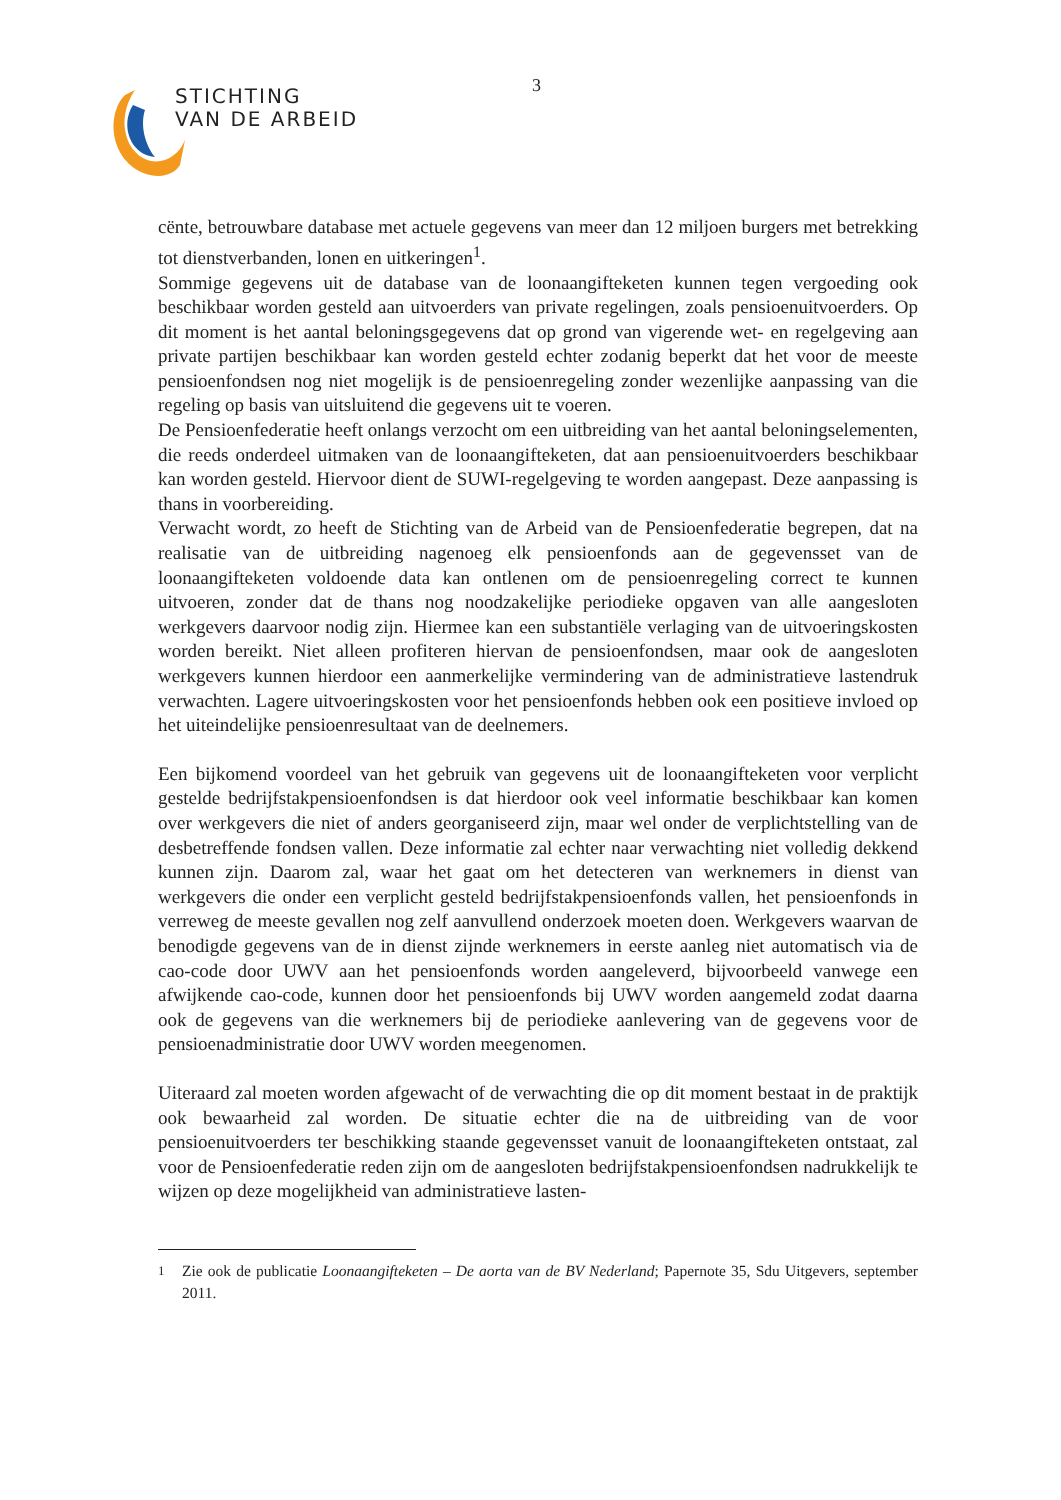STICHTING
VAN DE ARBEID
3
cënte, betrouwbare database met actuele gegevens van meer dan 12 miljoen burgers met betrekking tot dienstverbanden, lonen en uitkeringen<sup>1</sup>.
Sommige gegevens uit de database van de loonaangifteketen kunnen tegen vergoeding ook beschikbaar worden gesteld aan uitvoerders van private regelingen, zoals pensioenuitvoerders. Op dit moment is het aantal beloningsgegevens dat op grond van vigerende wet- en regelgeving aan private partijen beschikbaar kan worden gesteld echter zodanig beperkt dat het voor de meeste pensioenfondsen nog niet mogelijk is de pensioenregeling zonder wezenlijke aanpassing van die regeling op basis van uitsluitend die gegevens uit te voeren.
De Pensioenfederatie heeft onlangs verzocht om een uitbreiding van het aantal beloningselementen, die reeds onderdeel uitmaken van de loonaangifteketen, dat aan pensioenuitvoerders beschikbaar kan worden gesteld. Hiervoor dient de SUWI-regelgeving te worden aangepast. Deze aanpassing is thans in voorbereiding.
Verwacht wordt, zo heeft de Stichting van de Arbeid van de Pensioenfederatie begrepen, dat na realisatie van de uitbreiding nagenoeg elk pensioenfonds aan de gegevensset van de loonaangifteketen voldoende data kan ontlenen om de pensioenregeling correct te kunnen uitvoeren, zonder dat de thans nog noodzakelijke periodieke opgaven van alle aangesloten werkgevers daarvoor nodig zijn. Hiermee kan een substantiële verlaging van de uitvoeringskosten worden bereikt. Niet alleen profiteren hiervan de pensioenfondsen, maar ook de aangesloten werkgevers kunnen hierdoor een aanmerkelijke vermindering van de administratieve lastendruk verwachten. Lagere uitvoeringskosten voor het pensioenfonds hebben ook een positieve invloed op het uiteindelijke pensioenresultaat van de deelnemers.
Een bijkomend voordeel van het gebruik van gegevens uit de loonaangifteketen voor verplicht gestelde bedrijfstakpensioenfondsen is dat hierdoor ook veel informatie beschikbaar kan komen over werkgevers die niet of anders georganiseerd zijn, maar wel onder de verplichtstelling van de desbetreffende fondsen vallen. Deze informatie zal echter naar verwachting niet volledig dekkend kunnen zijn. Daarom zal, waar het gaat om het detecteren van werknemers in dienst van werkgevers die onder een verplicht gesteld bedrijfstakpensioenfonds vallen, het pensioenfonds in verreweg de meeste gevallen nog zelf aanvullend onderzoek moeten doen. Werkgevers waarvan de benodigde gegevens van de in dienst zijnde werknemers in eerste aanleg niet automatisch via de cao-code door UWV aan het pensioenfonds worden aangeleverd, bijvoorbeeld vanwege een afwijkende cao-code, kunnen door het pensioenfonds bij UWV worden aangemeld zodat daarna ook de gegevens van die werknemers bij de periodieke aanlevering van de gegevens voor de pensioenadministratie door UWV worden meegenomen.
Uiteraard zal moeten worden afgewacht of de verwachting die op dit moment bestaat in de praktijk ook bewaarheid zal worden. De situatie echter die na de uitbreiding van de voor pensioenuitvoerders ter beschikking staande gegevensset vanuit de loonaangifteketen ontstaat, zal voor de Pensioenfederatie reden zijn om de aangesloten bedrijfstakpensioenfondsen nadrukkelijk te wijzen op deze mogelijkheid van administratieve lasten-
<sup>1</sup> Zie ook de publicatie Loonaangifteketen – De aorta van de BV Nederland; Papernote 35, Sdu Uitgevers, september 2011.